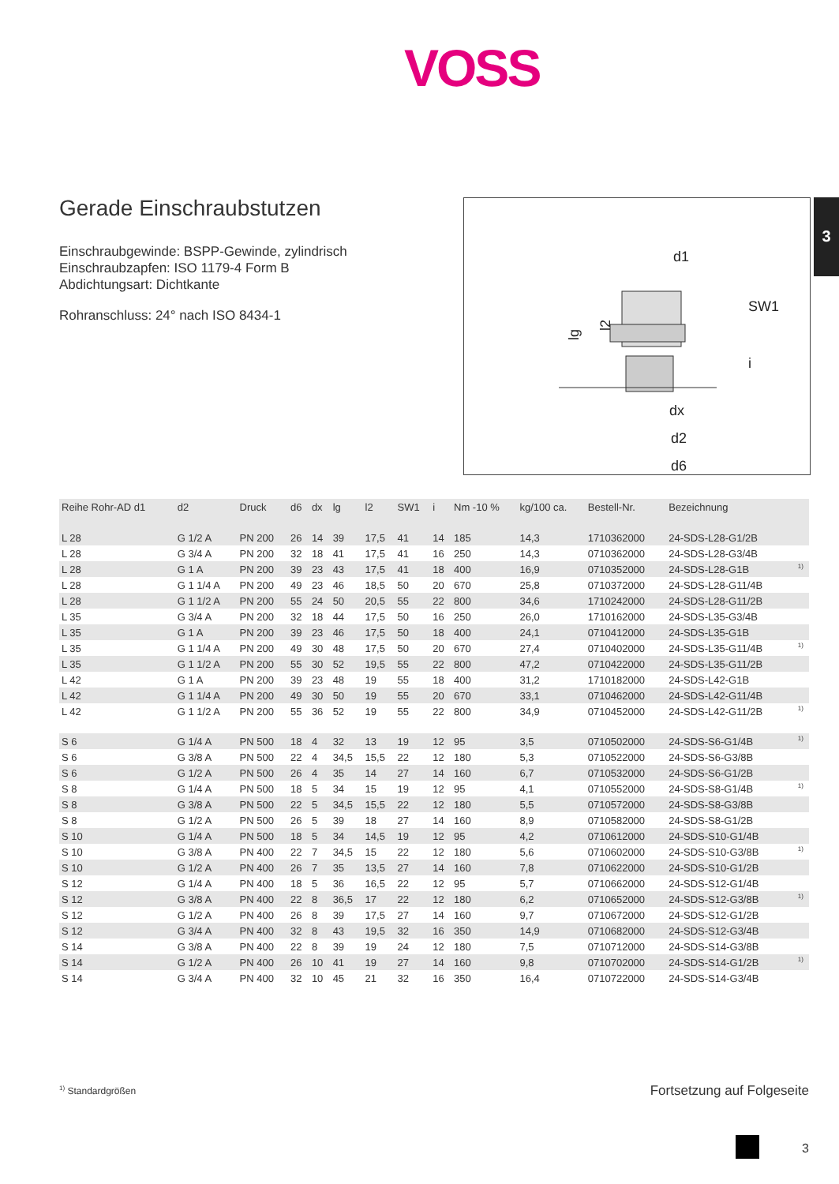VOSS
3
Gerade Einschraubstutzen
Einschraubgewinde: BSPP-Gewinde, zylindrisch
Einschraubzapfen: ISO 1179-4 Form B
Abdichtungsart: Dichtkante
Rohranschluss: 24° nach ISO 8434-1
d1
SW1
dx
d2
d6
lg
l2
i
| Reihe Rohr-AD d1 | d2 | Druck | d6 | dx | lg | l2 | SW1 | i | Nm -10 % | kg/100 ca. | Bestell-Nr. | Bezeichnung | |
| --- | --- | --- | --- | --- | --- | --- | --- | --- | --- | --- | --- | --- | --- |
| L 28 | G 1/2 A | PN 200 | 26 | 14 | 39 | 17,5 | 41 | 14 | 185 | 14,3 | 1710362000 | 24-SDS-L28-G1/2B | |
| L 28 | G 3/4 A | PN 200 | 32 | 18 | 41 | 17,5 | 41 | 16 | 250 | 14,3 | 0710362000 | 24-SDS-L28-G3/4B | |
| L 28 | G 1 A | PN 200 | 39 | 23 | 43 | 17,5 | 41 | 18 | 400 | 16,9 | 0710352000 | 24-SDS-L28-G1B | <sup>1)</sup> |
| L 28 | G 1 1/4 A | PN 200 | 49 | 23 | 46 | 18,5 | 50 | 20 | 670 | 25,8 | 0710372000 | 24-SDS-L28-G11/4B | |
| L 28 | G 1 1/2 A | PN 200 | 55 | 24 | 50 | 20,5 | 55 | 22 | 800 | 34,6 | 1710242000 | 24-SDS-L28-G11/2B | |
| L 35 | G 3/4 A | PN 200 | 32 | 18 | 44 | 17,5 | 50 | 16 | 250 | 26,0 | 1710162000 | 24-SDS-L35-G3/4B | |
| L 35 | G 1 A | PN 200 | 39 | 23 | 46 | 17,5 | 50 | 18 | 400 | 24,1 | 0710412000 | 24-SDS-L35-G1B | |
| L 35 | G 1 1/4 A | PN 200 | 49 | 30 | 48 | 17,5 | 50 | 20 | 670 | 27,4 | 0710402000 | 24-SDS-L35-G11/4B | <sup>1)</sup> |
| L 35 | G 1 1/2 A | PN 200 | 55 | 30 | 52 | 19,5 | 55 | 22 | 800 | 47,2 | 0710422000 | 24-SDS-L35-G11/2B | |
| L 42 | G 1 A | PN 200 | 39 | 23 | 48 | 19 | 55 | 18 | 400 | 31,2 | 1710182000 | 24-SDS-L42-G1B | |
| L 42 | G 1 1/4 A | PN 200 | 49 | 30 | 50 | 19 | 55 | 20 | 670 | 33,1 | 0710462000 | 24-SDS-L42-G11/4B | |
| L 42 | G 1 1/2 A | PN 200 | 55 | 36 | 52 | 19 | 55 | 22 | 800 | 34,9 | 0710452000 | 24-SDS-L42-G11/2B | <sup>1)</sup> |
| S 6 | G 1/4 A | PN 500 | 18 | 4 | 32 | 13 | 19 | 12 | 95 | 3,5 | 0710502000 | 24-SDS-S6-G1/4B | <sup>1)</sup> |
| S 6 | G 3/8 A | PN 500 | 22 | 4 | 34,5 | 15,5 | 22 | 12 | 180 | 5,3 | 0710522000 | 24-SDS-S6-G3/8B | |
| S 6 | G 1/2 A | PN 500 | 26 | 4 | 35 | 14 | 27 | 14 | 160 | 6,7 | 0710532000 | 24-SDS-S6-G1/2B | |
| S 8 | G 1/4 A | PN 500 | 18 | 5 | 34 | 15 | 19 | 12 | 95 | 4,1 | 0710552000 | 24-SDS-S8-G1/4B | <sup>1)</sup> |
| S 8 | G 3/8 A | PN 500 | 22 | 5 | 34,5 | 15,5 | 22 | 12 | 180 | 5,5 | 0710572000 | 24-SDS-S8-G3/8B | |
| S 8 | G 1/2 A | PN 500 | 26 | 5 | 39 | 18 | 27 | 14 | 160 | 8,9 | 0710582000 | 24-SDS-S8-G1/2B | |
| S 10 | G 1/4 A | PN 500 | 18 | 5 | 34 | 14,5 | 19 | 12 | 95 | 4,2 | 0710612000 | 24-SDS-S10-G1/4B | |
| S 10 | G 3/8 A | PN 400 | 22 | 7 | 34,5 | 15 | 22 | 12 | 180 | 5,6 | 0710602000 | 24-SDS-S10-G3/8B | <sup>1)</sup> |
| S 10 | G 1/2 A | PN 400 | 26 | 7 | 35 | 13,5 | 27 | 14 | 160 | 7,8 | 0710622000 | 24-SDS-S10-G1/2B | |
| S 12 | G 1/4 A | PN 400 | 18 | 5 | 36 | 16,5 | 22 | 12 | 95 | 5,7 | 0710662000 | 24-SDS-S12-G1/4B | |
| S 12 | G 3/8 A | PN 400 | 22 | 8 | 36,5 | 17 | 22 | 12 | 180 | 6,2 | 0710652000 | 24-SDS-S12-G3/8B | <sup>1)</sup> |
| S 12 | G 1/2 A | PN 400 | 26 | 8 | 39 | 17,5 | 27 | 14 | 160 | 9,7 | 0710672000 | 24-SDS-S12-G1/2B | |
| S 12 | G 3/4 A | PN 400 | 32 | 8 | 43 | 19,5 | 32 | 16 | 350 | 14,9 | 0710682000 | 24-SDS-S12-G3/4B | |
| S 14 | G 3/8 A | PN 400 | 22 | 8 | 39 | 19 | 24 | 12 | 180 | 7,5 | 0710712000 | 24-SDS-S14-G3/8B | |
| S 14 | G 1/2 A | PN 400 | 26 | 10 | 41 | 19 | 27 | 14 | 160 | 9,8 | 0710702000 | 24-SDS-S14-G1/2B | <sup>1)</sup> |
| S 14 | G 3/4 A | PN 400 | 32 | 10 | 45 | 21 | 32 | 16 | 350 | 16,4 | 0710722000 | 24-SDS-S14-G3/4B | |
<sup>1)</sup> Standardgrößen Fortsetzung auf Folgeseite
3